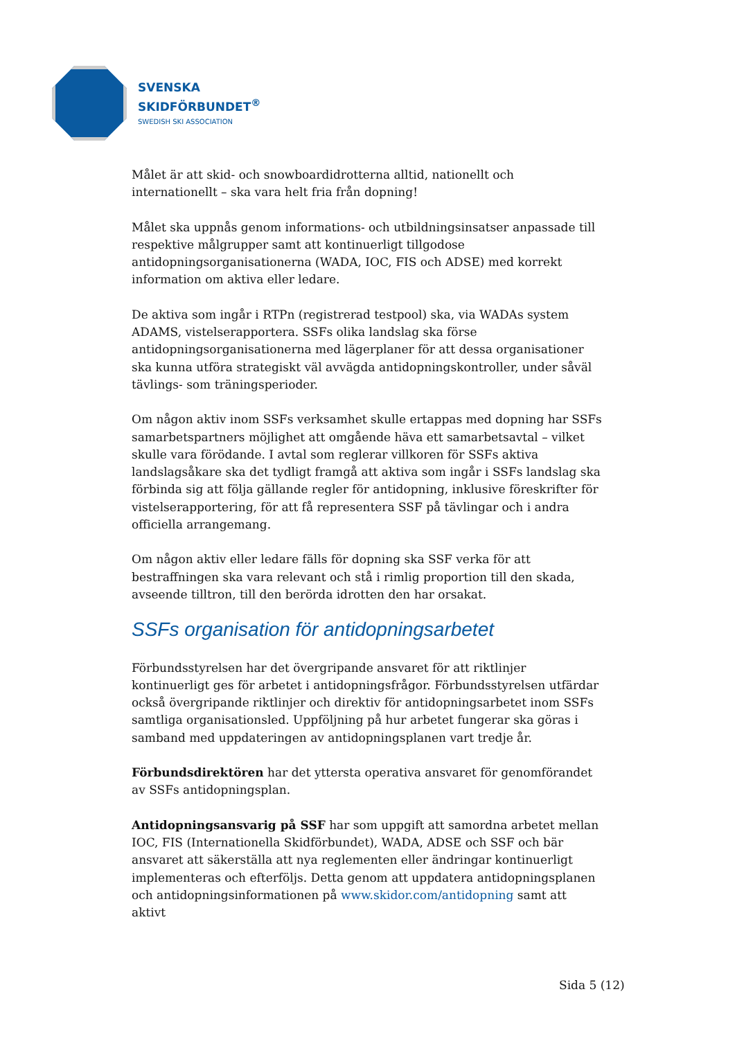SVENSKA
SKIDFÖRBUNDET<sup>®</sup>
SWEDISH SKI ASSOCIATION
Målet är att skid- och snowboardidrotterna alltid, nationellt och internationellt – ska vara helt fria från dopning!
Målet ska uppnås genom informations- och utbildningsinsatser anpassade till respektive målgrupper samt att kontinuerligt tillgodose antidopningsorganisationerna (WADA, IOC, FIS och ADSE) med korrekt information om aktiva eller ledare.
De aktiva som ingår i RTPn (registrerad testpool) ska, via WADAs system ADAMS, vistelserapportera. SSFs olika landslag ska förse antidopningsorganisationerna med lägerplaner för att dessa organisationer ska kunna utföra strategiskt väl avvägda antidopningskontroller, under såväl tävlings- som träningsperioder.
Om någon aktiv inom SSFs verksamhet skulle ertappas med dopning har SSFs samarbetspartners möjlighet att omgående häva ett samarbetsavtal – vilket skulle vara förödande. I avtal som reglerar villkoren för SSFs aktiva landslagsåkare ska det tydligt framgå att aktiva som ingår i SSFs landslag ska förbinda sig att följa gällande regler för antidopning, inklusive föreskrifter för vistelserapportering, för att få representera SSF på tävlingar och i andra officiella arrangemang.
Om någon aktiv eller ledare fälls för dopning ska SSF verka för att bestraffningen ska vara relevant och stå i rimlig proportion till den skada, avseende tilltron, till den berörda idrotten den har orsakat.
SSFs organisation för antidopningsarbetet
Förbundsstyrelsen har det övergripande ansvaret för att riktlinjer kontinuerligt ges för arbetet i antidopningsfrågor. Förbundsstyrelsen utfärdar också övergripande riktlinjer och direktiv för antidopningsarbetet inom SSFs samtliga organisationsled. Uppföljning på hur arbetet fungerar ska göras i samband med uppdateringen av antidopningsplanen vart tredje år.
Förbundsdirektören har det yttersta operativa ansvaret för genomförandet av SSFs antidopningsplan.
Antidopningsansvarig på SSF har som uppgift att samordna arbetet mellan IOC, FIS (Internationella Skidförbundet), WADA, ADSE och SSF och bär ansvaret att säkerställa att nya reglementen eller ändringar kontinuerligt implementeras och efterföljs. Detta genom att uppdatera antidopningsplanen och antidopningsinformationen på www.skidor.com/antidopning samt att aktivt
Sida 5 (12)